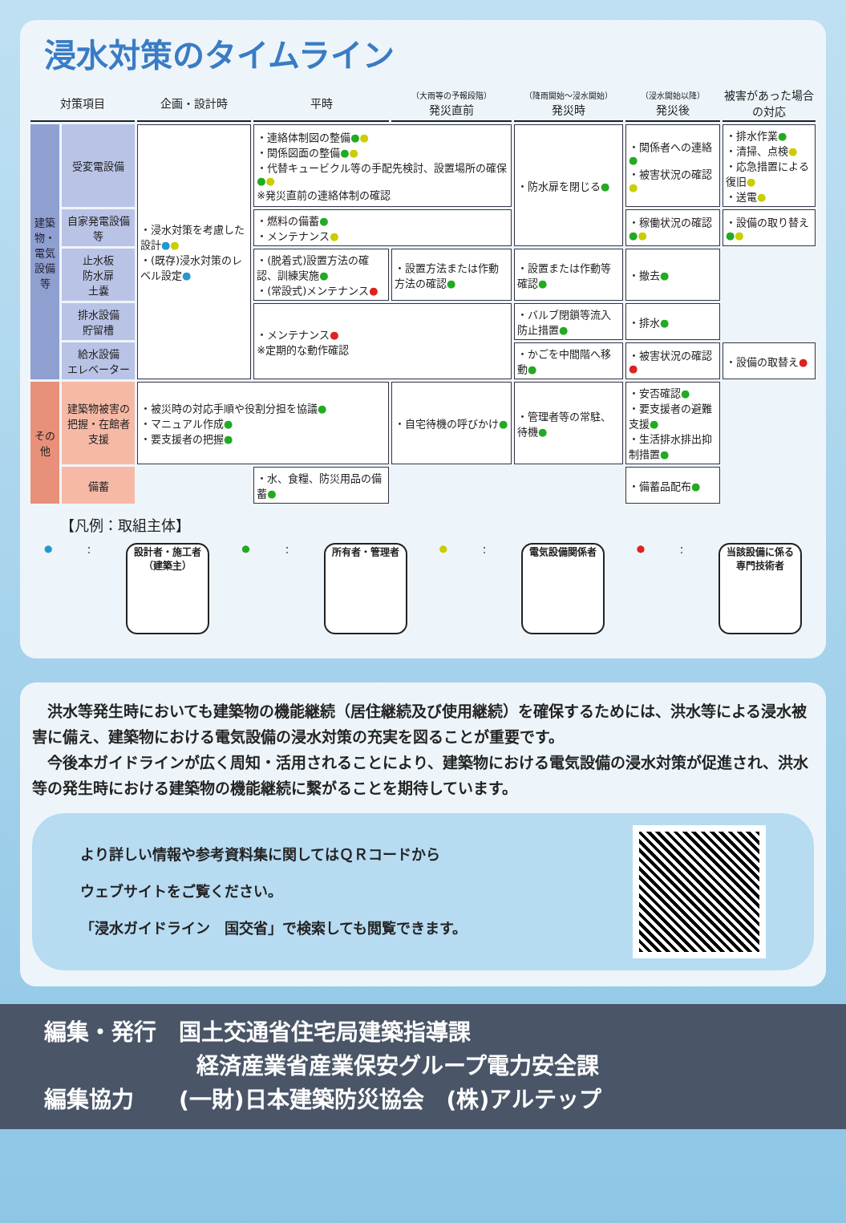浸水対策のタイムライン
| 対策項目 | | 企画・設計時 | 平時 | （大雨等の予報段階） 発災直前 | （降雨開始～浸水開始） 発災時 | （浸水開始以降） 発災後 | 被害があった場合の対応 |
| --- | --- | --- | --- | --- | --- | --- | --- |
| 建築物・電気設備等 | 受変電設備 | ・浸水対策を考慮した設計 ● ● ・(既存)浸水対策のレベル設定 ● | ・連絡体制図の整備 ● ● ・関係図面の整備 ● ● ・代替キュービクル等の手配先検討、設置場所の確保 ● ● ※発災直前の連絡体制の確認 | | ・防水扉を閉じる ● | ・関係者への連絡 ● ・被害状況の確認 ● | ・排水作業 ● ・清掃、点検 ● ・応急措置による復旧 ● ・送電 ● |
| | 自家発電設備等 | | ・燃料の備蓄 ● ・メンテナンス ● | | | ・稼働状況の確認 ● ● | ・設備の取り替え ● ● |
| | 止水板 防水扉 土嚢 | | ・(脱着式)設置方法の確認、訓練実施 ● ・(常設式)メンテナンス ● | ・設置方法または作動方法の確認 ● | ・設置または作動等確認 ● | ・撤去 ● | |
| | 排水設備 貯留槽 | | ・メンテナンス ● ※定期的な動作確認 | | ・バルブ閉鎖等流入防止措置 ● | ・排水 ● | |
| | 給水設備 エレベーター | | | | ・かごを中間階へ移動 ● | ・被害状況の確認 ● | ・設備の取替え ● |
| その他 | 建築物被害の把握・在館者支援 | ・被災時の対応手順や役割分担を協議 ● ・マニュアル作成 ● ・要支援者の把握 ● | | ・自宅待機の呼びかけ ● | ・管理者等の常駐、待機 ● | ・安否確認 ● ・要支援者の避難支援 ● ・生活排水排出抑制措置 ● | |
| | 備蓄 | | ・水、食糧、防災用品の備蓄 ● | | | ・備蓄品配布 ● | |
【凡例：取組主体】
● ：
設計者・施工者
（建築主）
● ：
所有者・管理者
● ：
電気設備関係者
● ：
当該設備に係る
専門技術者
　洪水等発生時においても建築物の機能継続（居住継続及び使用継続）を確保するためには、洪水等による浸水被害に備え、建築物における電気設備の浸水対策の充実を図ることが重要です。
　今後本ガイドラインが広く周知・活用されることにより、建築物における電気設備の浸水対策が促進され、洪水等の発生時における建築物の機能継続に繋がることを期待しています。
より詳しい情報や参考資料集に関してはＱＲコードから
ウェブサイトをご覧ください。
「浸水ガイドライン　国交省」で検索しても閲覧できます。
編集・発行　国土交通省住宅局建築指導課
経済産業省産業保安グループ電力安全課
編集協力　　(一財)日本建築防災協会　(株)アルテップ